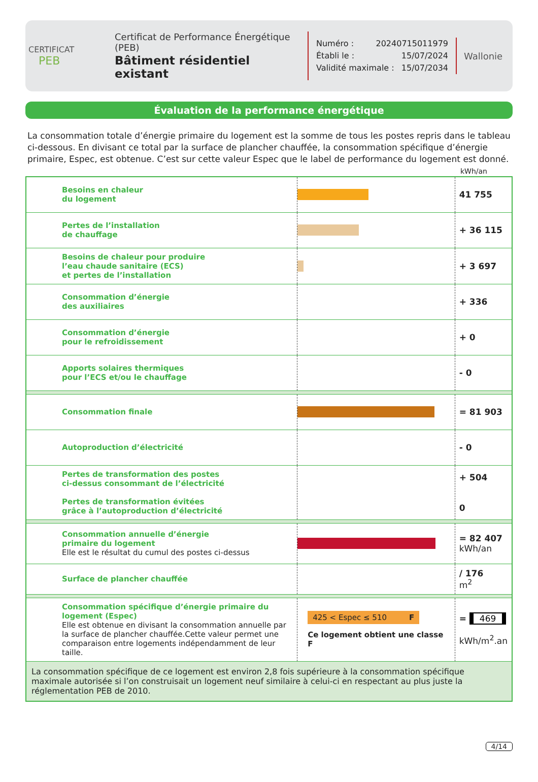CERTIFICAT
PEB
Certificat de Performance Énergétique (PEB)
Bâtiment résidentiel existant
Numéro : 20240715011979
Établi le : 15/07/2024
Validité maximale : 15/07/2034
Wallonie
Évaluation de la performance énergétique
La consommation totale d’énergie primaire du logement est la somme de tous les postes repris dans le tableau ci-dessous. En divisant ce total par la surface de plancher chauffée, la consommation spécifique d’énergie primaire, Espec, est obtenue. C’est sur cette valeur Espec que le label de performance du logement est donné.
kWh/an
| Besoins en chaleur du logement | | 41 755 |
| Pertes de l’installation de chauffage | | + 36 115 |
| Besoins de chaleur pour produire l’eau chaude sanitaire (ECS) et pertes de l’installation | | + 3 697 |
| Consommation d’énergie des auxiliaires | | + 336 |
| Consommation d’énergie pour le refroidissement | | + 0 |
| Apports solaires thermiques pour l’ECS et/ou le chauffage | | - 0 |
| Consommation finale | | = 81 903 |
| Autoproduction d’électricité | | - 0 |
| Pertes de transformation des postes ci-dessus consommant de l’électricité Pertes de transformation évitées grâce à l’autoproduction d’électricité | | + 504 0 |
| Consommation annuelle d’énergie primaire du logement Elle est le résultat du cumul des postes ci-dessus | | = 82 407 kWh/an |
| Surface de plancher chauffée | | / 176 m<sup>2</sup> |
| Consommation spécifique d’énergie primaire du logement (Espec) Elle est obtenue en divisant la consommation annuelle par la surface de plancher chauffée.Cette valeur permet une comparaison entre logements indépendamment de leur taille. | 425 < Espec ≤ 510 F Ce logement obtient une classe F | = 469 kWh/m<sup>2</sup>.an |
| La consommation spécifique de ce logement est environ 2,8 fois supérieure à la consommation spécifique maximale autorisée si l’on construisait un logement neuf similaire à celui-ci en respectant au plus juste la réglementation PEB de 2010. | | |
4/14